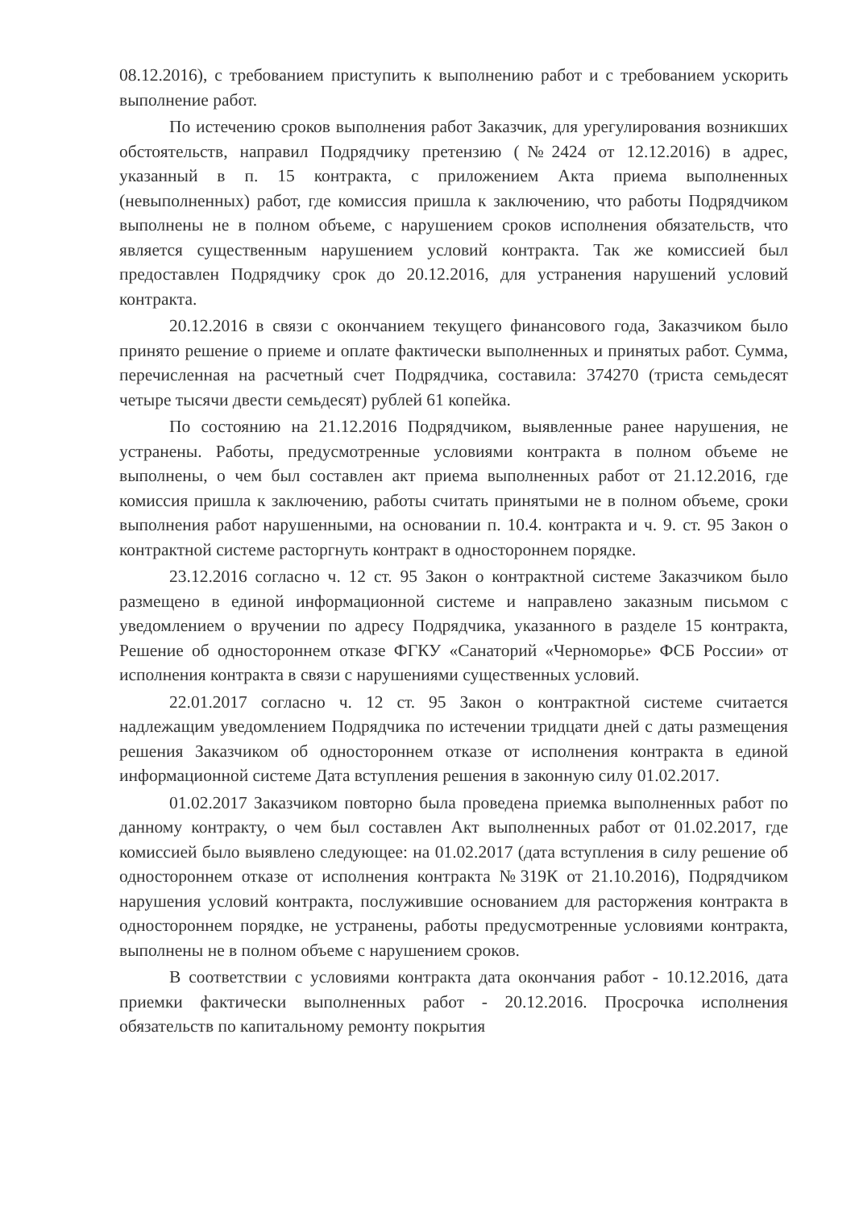08.12.2016), с требованием приступить к выполнению работ и с требованием ускорить выполнение работ.
По истечению сроков выполнения работ Заказчик, для урегулирования возникших обстоятельств, направил Подрядчику претензию (№2424 от 12.12.2016) в адрес, указанный в п. 15 контракта, с приложением Акта приема выполненных (невыполненных) работ, где комиссия пришла к заключению, что работы Подрядчиком выполнены не в полном объеме, с нарушением сроков исполнения обязательств, что является существенным нарушением условий контракта. Так же комиссией был предоставлен Подрядчику срок до 20.12.2016, для устранения нарушений условий контракта.
20.12.2016 в связи с окончанием текущего финансового года, Заказчиком было принято решение о приеме и оплате фактически выполненных и принятых работ. Сумма, перечисленная на расчетный счет Подрядчика, составила: 374270 (триста семьдесят четыре тысячи двести семьдесят) рублей 61 копейка.
По состоянию на 21.12.2016 Подрядчиком, выявленные ранее нарушения, не устранены. Работы, предусмотренные условиями контракта в полном объеме не выполнены, о чем был составлен акт приема выполненных работ от 21.12.2016, где комиссия пришла к заключению, работы считать принятыми не в полном объеме, сроки выполнения работ нарушенными, на основании п. 10.4. контракта и ч. 9. ст. 95 Закон о контрактной системе расторгнуть контракт в одностороннем порядке.
23.12.2016 согласно ч. 12 ст. 95 Закон о контрактной системе Заказчиком было размещено в единой информационной системе и направлено заказным письмом с уведомлением о вручении по адресу Подрядчика, указанного в разделе 15 контракта, Решение об одностороннем отказе ФГКУ «Санаторий «Черноморье» ФСБ России» от исполнения контракта в связи с нарушениями существенных условий.
22.01.2017 согласно ч. 12 ст. 95 Закон о контрактной системе считается надлежащим уведомлением Подрядчика по истечении тридцати дней с даты размещения решения Заказчиком об одностороннем отказе от исполнения контракта в единой информационной системе Дата вступления решения в законную силу 01.02.2017.
01.02.2017 Заказчиком повторно была проведена приемка выполненных работ по данному контракту, о чем был составлен Акт выполненных работ от 01.02.2017, где комиссией было выявлено следующее: на 01.02.2017 (дата вступления в силу решение об одностороннем отказе от исполнения контракта №319К от 21.10.2016), Подрядчиком нарушения условий контракта, послужившие основанием для расторжения контракта в одностороннем порядке, не устранены, работы предусмотренные условиями контракта, выполнены не в полном объеме с нарушением сроков.
В соответствии с условиями контракта дата окончания работ - 10.12.2016, дата приемки фактически выполненных работ - 20.12.2016. Просрочка исполнения обязательств по капитальному ремонту покрытия